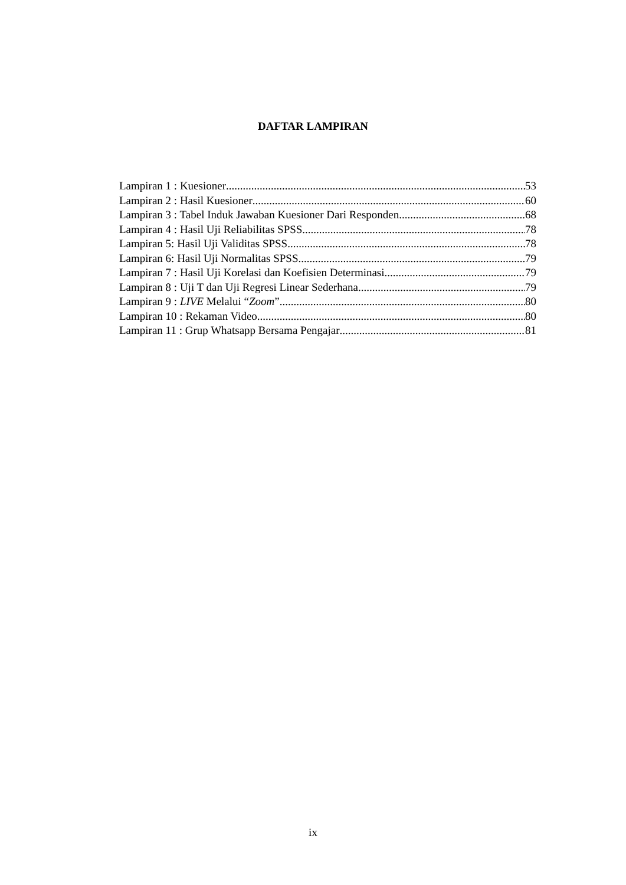DAFTAR LAMPIRAN
Lampiran 1 : Kuesioner 53
Lampiran 2 : Hasil Kuesioner 60
Lampiran 3 : Tabel Induk Jawaban Kuesioner Dari Responden 68
Lampiran 4 : Hasil Uji Reliabilitas SPSS 78
Lampiran 5: Hasil Uji Validitas SPSS 78
Lampiran 6: Hasil Uji Normalitas SPSS 79
Lampiran 7 : Hasil Uji Korelasi dan Koefisien Determinasi 79
Lampiran 8 : Uji T dan Uji Regresi Linear Sederhana 79
Lampiran 9 : LIVE Melalui “Zoom” 80
Lampiran 10 : Rekaman Video 80
Lampiran 11 : Grup Whatsapp Bersama Pengajar 81
ix